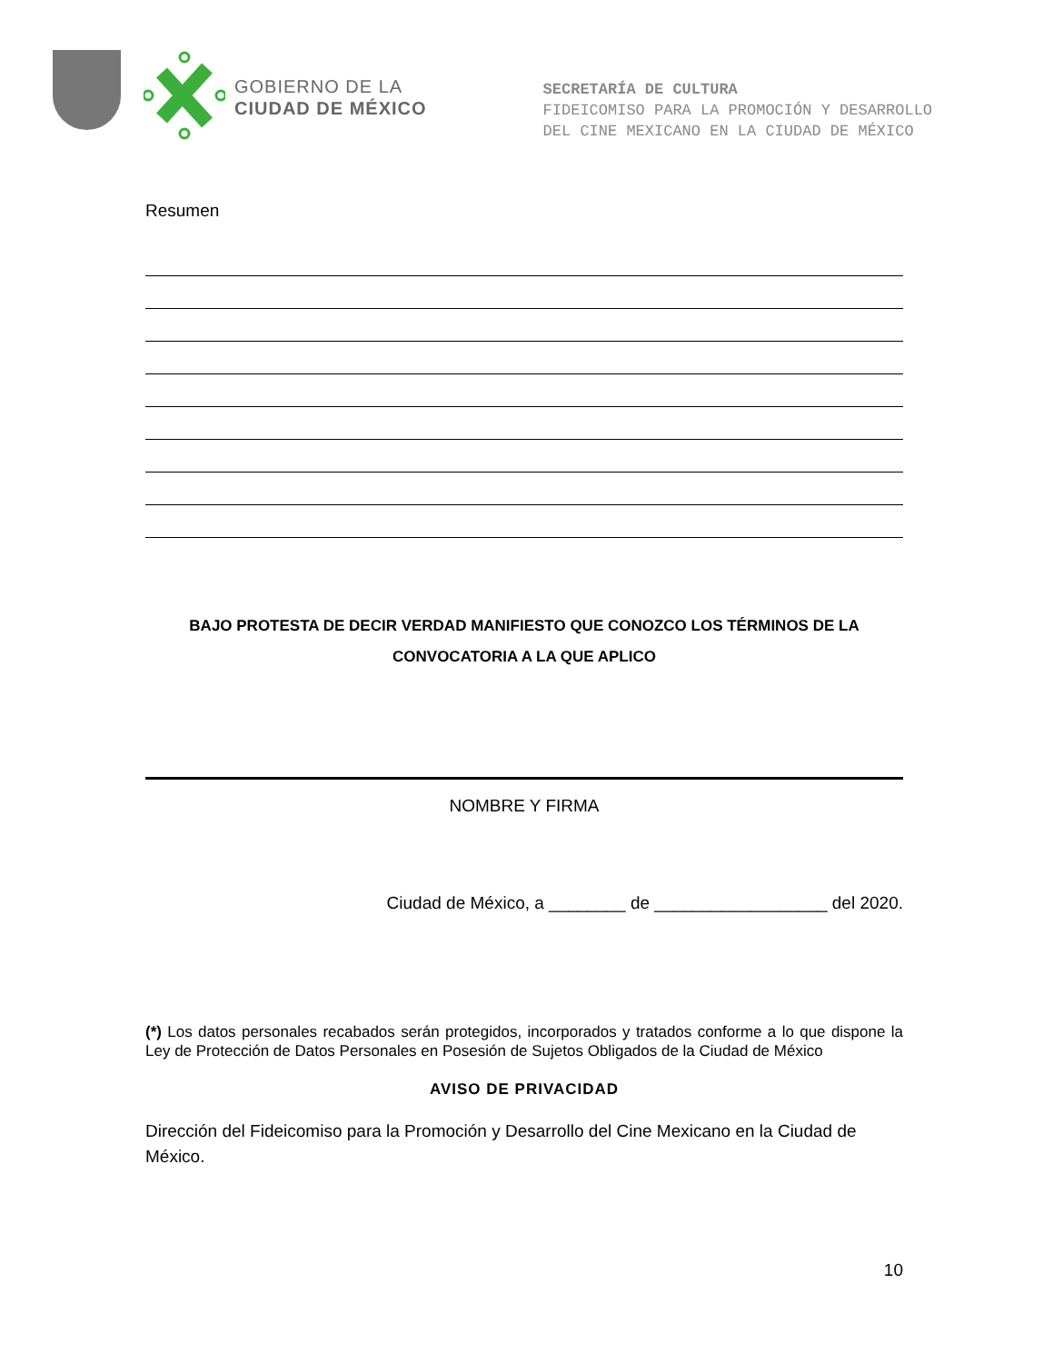GOBIERNO DE LA
CIUDAD DE MÉXICO
SECRETARÍA DE CULTURA
FIDEICOMISO PARA LA PROMOCIÓN Y DESARROLLO
DEL CINE MEXICANO EN LA CIUDAD DE MÉXICO
Resumen
BAJO PROTESTA DE DECIR VERDAD MANIFIESTO QUE CONOZCO LOS TÉRMINOS DE LA CONVOCATORIA A LA QUE APLICO
NOMBRE Y FIRMA
Ciudad de México, a ________ de __________________ del 2020.
(*) Los datos personales recabados serán protegidos, incorporados y tratados conforme a lo que dispone la Ley de Protección de Datos Personales en Posesión de Sujetos Obligados de la Ciudad de México
AVISO DE PRIVACIDAD
Dirección del Fideicomiso para la Promoción y Desarrollo del Cine Mexicano en la Ciudad de México.
10